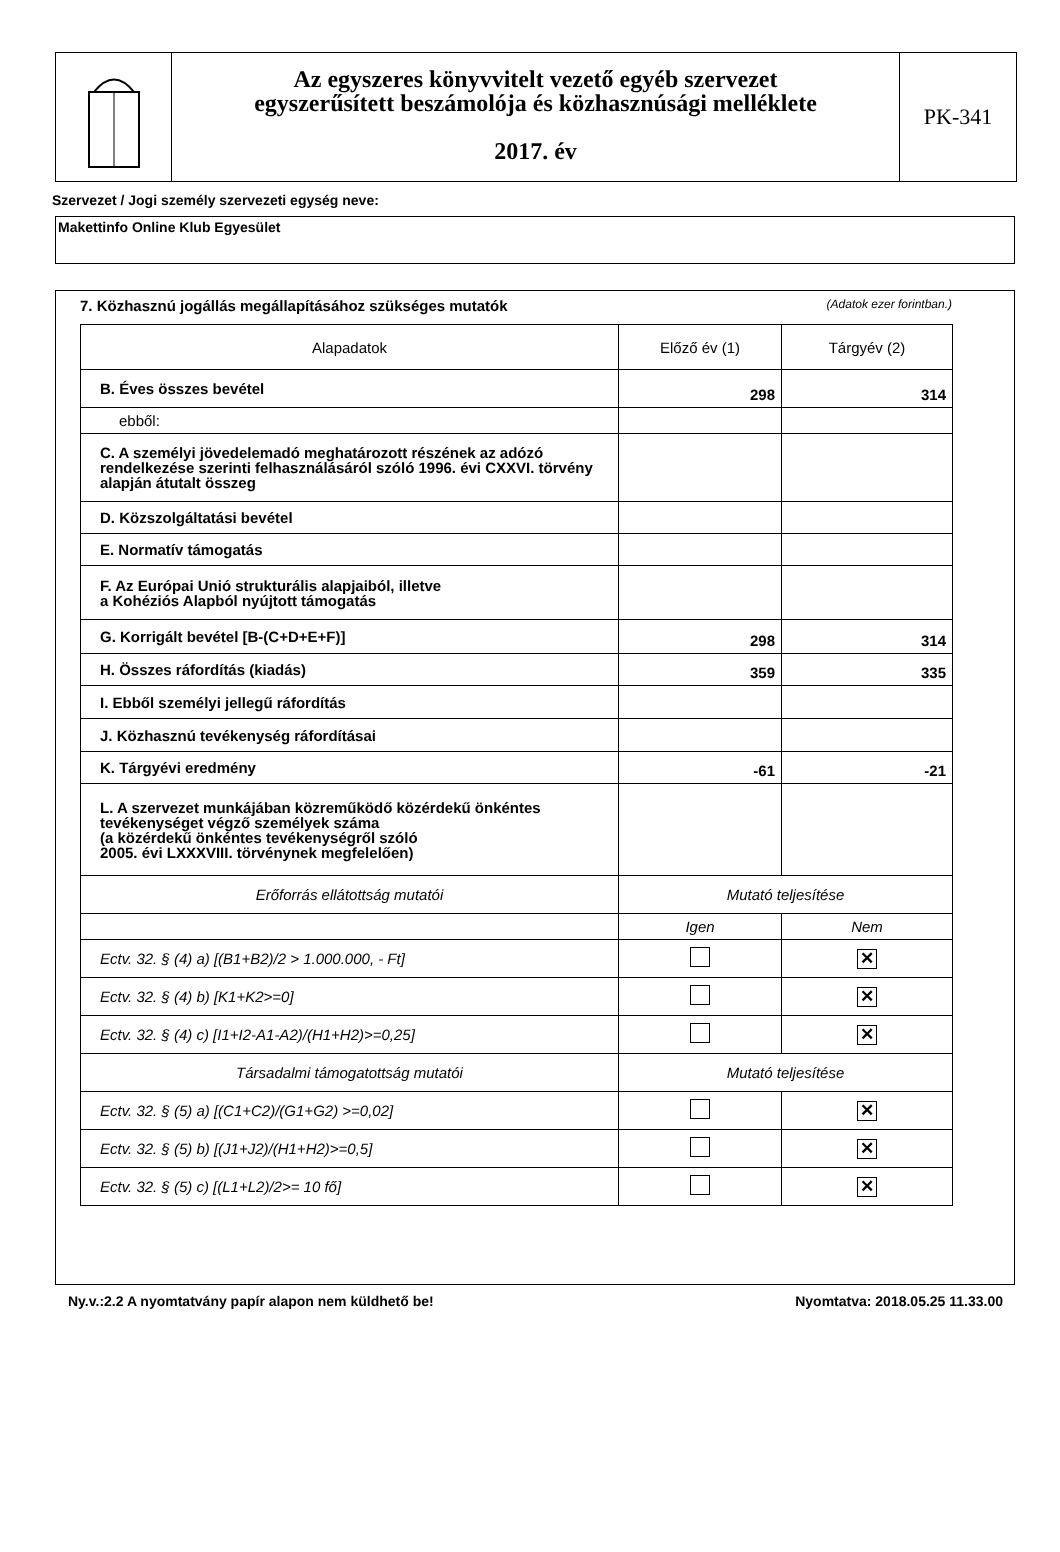Az egyszeres könyvvitelt vezető egyéb szervezet
egyszerűsített beszámolója és közhasznúsági melléklete
2017. év
PK-341
Szervezet / Jogi személy szervezeti egység neve:
Makettinfo Online Klub Egyesület
7. Közhasznú jogállás megállapításához szükséges mutatók (Adatok ezer forintban.)
| Alapadatok | Előző év (1) | Tárgyév (2) |
| --- | --- | --- |
| B. Éves összes bevétel | 298 | 314 |
| ebből: | | |
| C. A személyi jövedelemadó meghatározott részének az adózó rendelkezése szerinti felhasználásáról szóló 1996. évi CXXVI. törvény alapján átutalt összeg | | |
| D. Közszolgáltatási bevétel | | |
| E. Normatív támogatás | | |
| F. Az Európai Unió strukturális alapjaiból, illetve a Kohéziós Alapból nyújtott támogatás | | |
| G. Korrigált bevétel [B-(C+D+E+F)] | 298 | 314 |
| H. Összes ráfordítás (kiadás) | 359 | 335 |
| I. Ebből személyi jellegű ráfordítás | | |
| J. Közhasznú tevékenység ráfordításai | | |
| K. Tárgyévi eredmény | -61 | -21 |
| L. A szervezet munkájában közreműködő közérdekű önkéntes tevékenységet végző személyek száma (a közérdekű önkéntes tevékenységről szóló 2005. évi LXXXVIII. törvénynek megfelelően) | | |
| Erőforrás ellátottság mutatói | Mutató teljesítése | |
| | Igen | Nem |
| Ectv. 32. § (4) a) [(B1+B2)/2 > 1.000.000, - Ft] | | ✕ |
| Ectv. 32. § (4) b) [K1+K2>=0] | | ✕ |
| Ectv. 32. § (4) c) [I1+I2-A1-A2)/(H1+H2)>=0,25] | | ✕ |
| Társadalmi támogatottság mutatói | Mutató teljesítése | |
| Ectv. 32. § (5) a) [(C1+C2)/(G1+G2) >=0,02] | | ✕ |
| Ectv. 32. § (5) b) [(J1+J2)/(H1+H2)>=0,5] | | ✕ |
| Ectv. 32. § (5) c) [(L1+L2)/2>= 10 fő] | | ✕ |
Ny.v.:2.2 A nyomtatvány papír alapon nem küldhető be! Nyomtatva: 2018.05.25 11.33.00